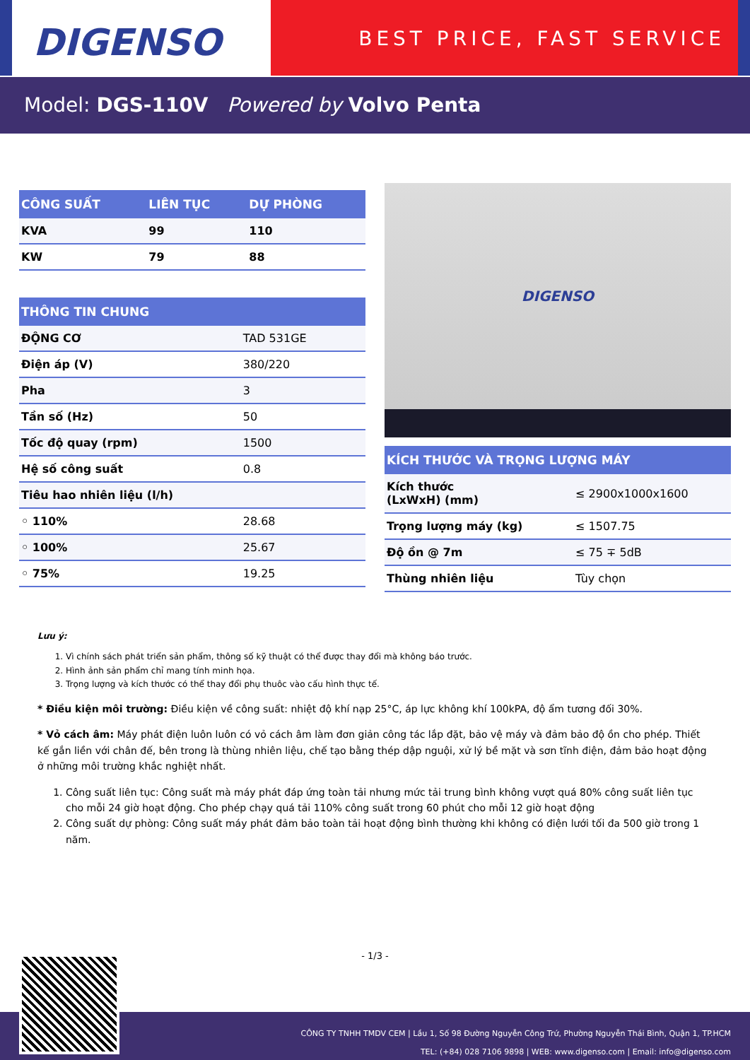DIGENSO
BEST PRICE, FAST SERVICE
Model: DGS-110V Powered by Volvo Penta
| CÔNG SUẤT | LIÊN TỤC | DỰ PHÒNG |
| --- | --- | --- |
| KVA | 99 | 110 |
| KW | 79 | 88 |
| THÔNG TIN CHUNG | |
| --- | --- |
| ĐỘNG CƠ | TAD 531GE |
| Điện áp (V) | 380/220 |
| Pha | 3 |
| Tần số (Hz) | 50 |
| Tốc độ quay (rpm) | 1500 |
| Hệ số công suất | 0.8 |
| Tiêu hao nhiên liệu (l/h) | |
| ◦ 110% | 28.68 |
| ◦ 100% | 25.67 |
| ◦ 75% | 19.25 |
DIGENSO
| KÍCH THƯỚC VÀ TRỌNG LƯỢNG MÁY | |
| --- | --- |
| Kích thước (LxWxH) (mm) | ≤ 2900x1000x1600 |
| Trọng lượng máy (kg) | ≤ 1507.75 |
| Độ ồn @ 7m | ≤ 75 ∓ 5dB |
| Thùng nhiên liệu | Tùy chọn |
Lưu ý:
1. Vì chính sách phát triển sản phẩm, thông số kỹ thuật có thể được thay đổi mà không báo trước.
2. Hình ảnh sản phẩm chỉ mang tính minh họa.
3. Trọng lượng và kích thước có thể thay đổi phụ thuôc vào cấu hình thực tế.
* Điều kiện môi trường: Điều kiện về công suất: nhiệt độ khí nạp 25°C, áp lực không khí 100kPA, độ ẩm tương đối 30%.
* Vỏ cách âm: Máy phát điện luôn luôn có vỏ cách âm làm đơn giản công tác lắp đặt, bảo vệ máy và đảm bảo độ ồn cho phép. Thiết kế gắn liền với chân đế, bên trong là thùng nhiên liệu, chế tạo bằng thép dập nguội, xử lý bề mặt và sơn tĩnh điện, đảm bảo hoạt động ở những môi trường khắc nghiệt nhất.
1. Công suất liên tục: Công suất mà máy phát đáp ứng toàn tải nhưng mức tải trung bình không vượt quá 80% công suất liên tục cho mỗi 24 giờ hoạt động. Cho phép chạy quá tải 110% công suất trong 60 phút cho mỗi 12 giờ hoạt động
2. Công suất dự phòng: Công suất máy phát đảm bảo toàn tải hoạt động bình thường khi không có điện lưới tối đa 500 giờ trong 1 năm.
- 1/3 -
CÔNG TY TNHH TMDV CEM | Lầu 1, Số 98 Đường Nguyễn Công Trứ, Phường Nguyễn Thái Bình, Quận 1, TP.HCM
TEL: (+84) 028 7106 9898 | WEB: www.digenso.com | Email: info@digenso.com